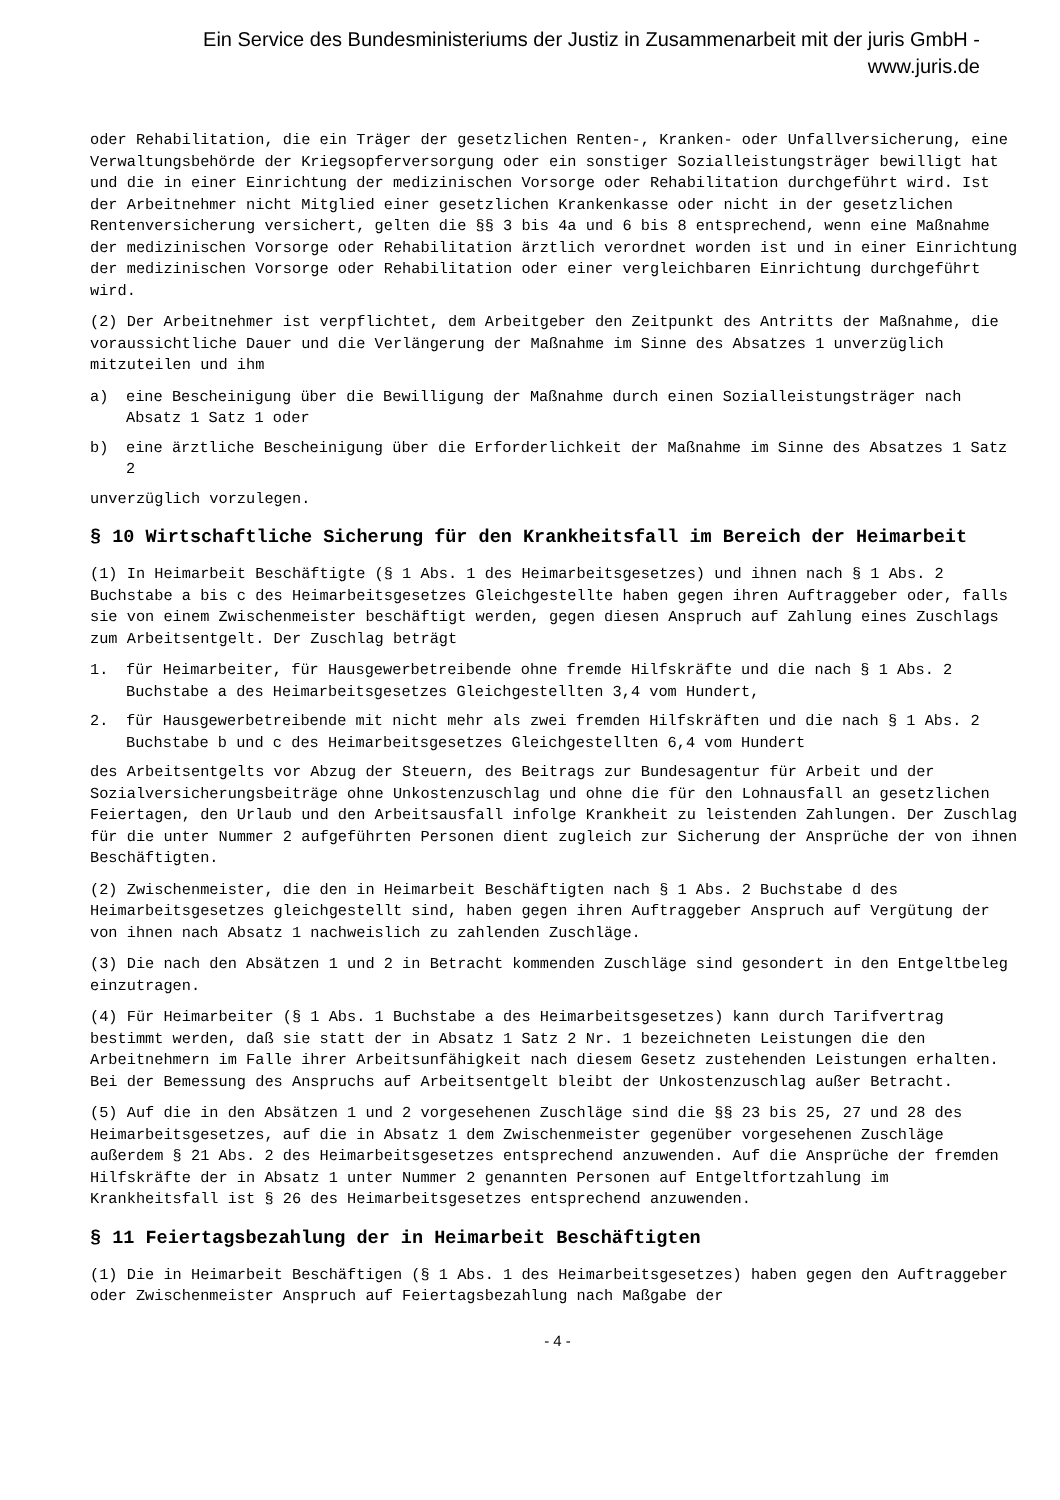Ein Service des Bundesministeriums der Justiz in Zusammenarbeit mit der juris GmbH -
www.juris.de
oder Rehabilitation, die ein Träger der gesetzlichen Renten-, Kranken- oder Unfallversicherung, eine Verwaltungsbehörde der Kriegsopferversorgung oder ein sonstiger Sozialleistungsträger bewilligt hat und die in einer Einrichtung der medizinischen Vorsorge oder Rehabilitation durchgeführt wird. Ist der Arbeitnehmer nicht Mitglied einer gesetzlichen Krankenkasse oder nicht in der gesetzlichen Rentenversicherung versichert, gelten die §§ 3 bis 4a und 6 bis 8 entsprechend, wenn eine Maßnahme der medizinischen Vorsorge oder Rehabilitation ärztlich verordnet worden ist und in einer Einrichtung der medizinischen Vorsorge oder Rehabilitation oder einer vergleichbaren Einrichtung durchgeführt wird.
(2) Der Arbeitnehmer ist verpflichtet, dem Arbeitgeber den Zeitpunkt des Antritts der Maßnahme, die voraussichtliche Dauer und die Verlängerung der Maßnahme im Sinne des Absatzes 1 unverzüglich mitzuteilen und ihm
a) eine Bescheinigung über die Bewilligung der Maßnahme durch einen Sozialleistungsträger nach Absatz 1 Satz 1 oder
b) eine ärztliche Bescheinigung über die Erforderlichkeit der Maßnahme im Sinne des Absatzes 1 Satz 2
unverzüglich vorzulegen.
§ 10 Wirtschaftliche Sicherung für den Krankheitsfall im Bereich der Heimarbeit
(1) In Heimarbeit Beschäftigte (§ 1 Abs. 1 des Heimarbeitsgesetzes) und ihnen nach § 1 Abs. 2 Buchstabe a bis c des Heimarbeitsgesetzes Gleichgestellte haben gegen ihren Auftraggeber oder, falls sie von einem Zwischenmeister beschäftigt werden, gegen diesen Anspruch auf Zahlung eines Zuschlags zum Arbeitsentgelt. Der Zuschlag beträgt
1. für Heimarbeiter, für Hausgewerbetreibende ohne fremde Hilfskräfte und die nach § 1 Abs. 2 Buchstabe a des Heimarbeitsgesetzes Gleichgestellten 3,4 vom Hundert,
2. für Hausgewerbetreibende mit nicht mehr als zwei fremden Hilfskräften und die nach § 1 Abs. 2 Buchstabe b und c des Heimarbeitsgesetzes Gleichgestellten 6,4 vom Hundert
des Arbeitsentgelts vor Abzug der Steuern, des Beitrags zur Bundesagentur für Arbeit und der Sozialversicherungsbeiträge ohne Unkostenzuschlag und ohne die für den Lohnausfall an gesetzlichen Feiertagen, den Urlaub und den Arbeitsausfall infolge Krankheit zu leistenden Zahlungen. Der Zuschlag für die unter Nummer 2 aufgeführten Personen dient zugleich zur Sicherung der Ansprüche der von ihnen Beschäftigten.
(2) Zwischenmeister, die den in Heimarbeit Beschäftigten nach § 1 Abs. 2 Buchstabe d des Heimarbeitsgesetzes gleichgestellt sind, haben gegen ihren Auftraggeber Anspruch auf Vergütung der von ihnen nach Absatz 1 nachweislich zu zahlenden Zuschläge.
(3) Die nach den Absätzen 1 und 2 in Betracht kommenden Zuschläge sind gesondert in den Entgeltbeleg einzutragen.
(4) Für Heimarbeiter (§ 1 Abs. 1 Buchstabe a des Heimarbeitsgesetzes) kann durch Tarifvertrag bestimmt werden, daß sie statt der in Absatz 1 Satz 2 Nr. 1 bezeichneten Leistungen die den Arbeitnehmern im Falle ihrer Arbeitsunfähigkeit nach diesem Gesetz zustehenden Leistungen erhalten. Bei der Bemessung des Anspruchs auf Arbeitsentgelt bleibt der Unkostenzuschlag außer Betracht.
(5) Auf die in den Absätzen 1 und 2 vorgesehenen Zuschläge sind die §§ 23 bis 25, 27 und 28 des Heimarbeitsgesetzes, auf die in Absatz 1 dem Zwischenmeister gegenüber vorgesehenen Zuschläge außerdem § 21 Abs. 2 des Heimarbeitsgesetzes entsprechend anzuwenden. Auf die Ansprüche der fremden Hilfskräfte der in Absatz 1 unter Nummer 2 genannten Personen auf Entgeltfortzahlung im Krankheitsfall ist § 26 des Heimarbeitsgesetzes entsprechend anzuwenden.
§ 11 Feiertagsbezahlung der in Heimarbeit Beschäftigten
(1) Die in Heimarbeit Beschäftigen (§ 1 Abs. 1 des Heimarbeitsgesetzes) haben gegen den Auftraggeber oder Zwischenmeister Anspruch auf Feiertagsbezahlung nach Maßgabe der
- 4 -